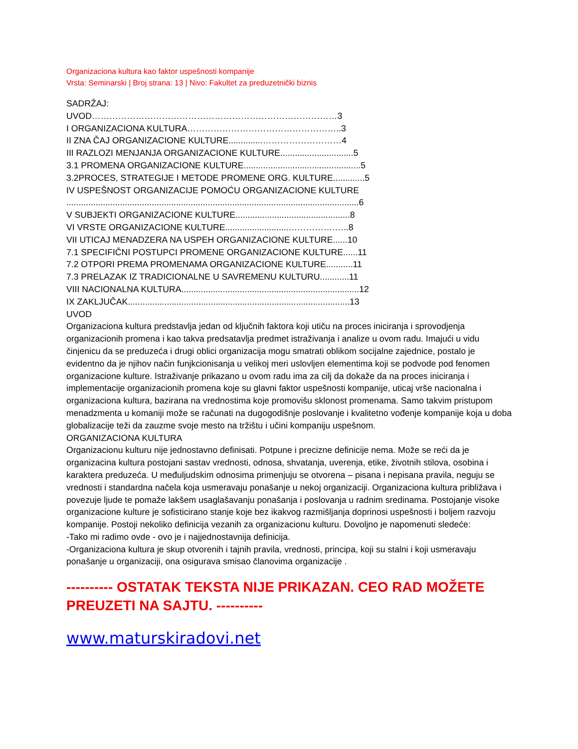Organizaciona kultura kao faktor uspešnosti kompanije
Vrsta: Seminarski | Broj strana: 13 | Nivo: Fakultet za preduzetnički biznis
SADRŽAJ:
UVOD…………………………………………………………………………3
I ORGANIZACIONA KULTURA……………………………………………..3
II ZNA ČAJ ORGANIZACIONE KULTURE..............………………………4
III RAZLOZI MENJANJA ORGANIZACIONE KULTURE..............................5
3.1 PROMENA ORGANIZACIONE KULTURE................................................5
3.2PROCES, STRATEGIJE I METODE PROMENE ORG. KULTURE.............5
IV USPEŠNOST ORGANIZACIJE POMOĆU ORGANIZACIONE KULTURE
........................................................................................................................6
V SUBJEKTI ORGANIZACIONE KULTURE...............................................8
VI VRSTE ORGANIZACIONE KULTURE..........................…………….…..8
VII UTICAJ MENADZERA NA USPEH ORGANIZACIONE KULTURE......10
7.1 SPECIFIČNI POSTUPCI PROMENE ORGANIZACIONE KULTURE......11
7.2 OTPORI PREMA PROMENAMA ORGANIZACIONE KULTURE...........11
7.3 PRELAZAK IZ TRADICIONALNE U SAVREMENU KULTURU............11
VIII NACIONALNA KULTURA.........................................................................12
IX ZAKLJUČAK...........................................................................................13
UVOD
Organizaciona kultura predstavlja jedan od ključnih faktora koji utiču na proces iniciranja i sprovodjenja organizacionih promena i kao takva predsatavlja predmet istraživanja i analize u ovom radu. Imajući u vidu činjenicu da se preduzeća i drugi oblici organizacija mogu smatrati oblikom socijalne zajednice, postalo je evidentno da je njihov način funjkcionisanja u velikoj meri uslovljen elementima koji se podvode pod fenomen organizacione kulture. Istraživanje prikazano u ovom radu ima za cilj da dokaže da na proces iniciranja i implementacije organizacionih promena koje su glavni faktor uspešnosti kompanije, uticaj vrše nacionalna i organizaciona kultura, bazirana na vrednostima koje promovišu sklonost promenama. Samo takvim pristupom menadzmenta u komaniji može se računati na dugogodišnje poslovanje i kvalitetno vođenje kompanije koja u doba globalizacije teži da zauzme svoje mesto na tržištu i učini kompaniju uspešnom.
ORGANIZACIONA KULTURA
Organizacionu kulturu nije jednostavno definisati. Potpune i precizne definicije nema. Može se reći da je organizacina kultura postojani sastav vrednosti, odnosa, shvatanja, uverenja, etike, životnih stilova, osobina i karaktera preduzeća. U međuljudskim odnosima primenjuju se otvorena – pisana i nepisana pravila, neguju se vrednosti i standardna načela koja usmeravaju ponašanje u nekoj organizaciji. Organizaciona kultura približava i povezuje ljude te pomaže lakšem usaglašavanju ponašanja i poslovanja u radnim sredinama. Postojanje visoke organizacione kulture je sofisticirano stanje koje bez ikakvog razmišljanja doprinosi uspešnosti i boljem razvoju kompanije. Postoji nekoliko definicija vezanih za organizacionu kulturu. Dovoljno je napomenuti sledeće:
-Tako mi radimo ovde - ovo je i najjednostavnija definicija.
-Organizaciona kultura je skup otvorenih i tajnih pravila, vrednosti, principa, koji su stalni i koji usmeravaju ponašanje u organizaciji, ona osigurava smisao članovima organizacije .
---------- OSTATAK TEKSTA NIJE PRIKAZAN. CEO RAD MOŽETE PREUZETI NA SAJTU. ----------
www.maturskiradovi.net